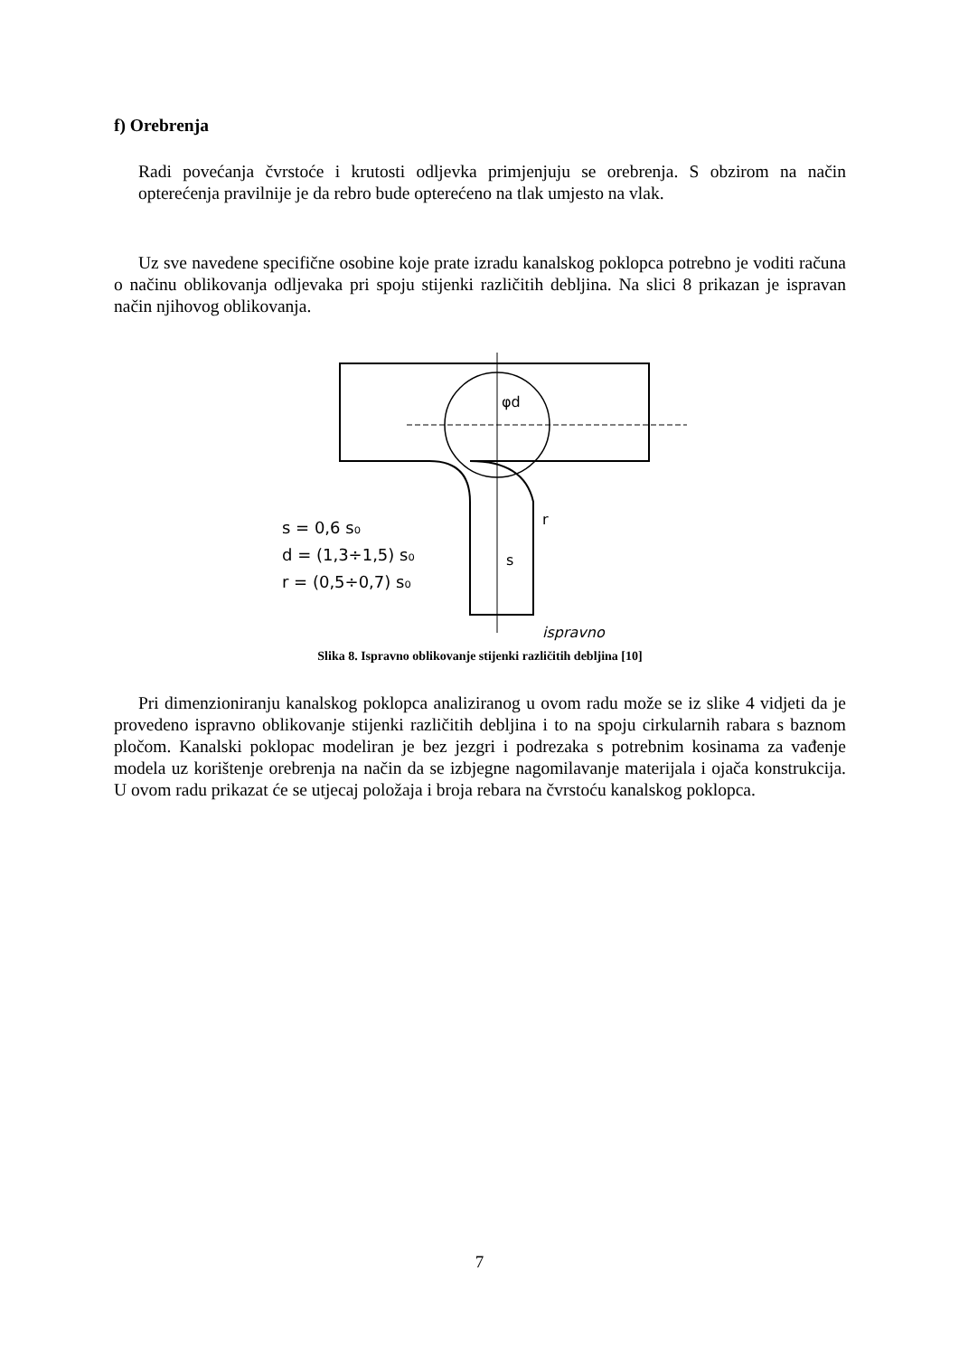f) Orebrenja
Radi povećanja čvrstoće i krutosti odljevka primjenjuju se orebrenja. S obzirom na način opterećenja pravilnije je da rebro bude opterećeno na tlak umjesto na vlak.
Uz sve navedene specifične osobine koje prate izradu kanalskog poklopca potrebno je voditi računa o načinu oblikovanja odljevaka pri spoju stijenki različitih debljina. Na slici 8 prikazan je ispravan način njihovog oblikovanja.
s = 0,6 s₀
d = (1,3÷1,5) s₀
r = (0,5÷0,7) s₀
φd
r
s
ispravno
Slika 8. Ispravno oblikovanje stijenki različitih debljina [10]
Pri dimenzioniranju kanalskog poklopca analiziranog u ovom radu može se iz slike 4 vidjeti da je provedeno ispravno oblikovanje stijenki različitih debljina i to na spoju cirkularnih rabara s baznom pločom. Kanalski poklopac modeliran je bez jezgri i podrezaka s potrebnim kosinama za vađenje modela uz korištenje orebrenja na način da se izbjegne nagomilavanje materijala i ojača konstrukcija. U ovom radu prikazat će se utjecaj položaja i broja rebara na čvrstoću kanalskog poklopca.
7